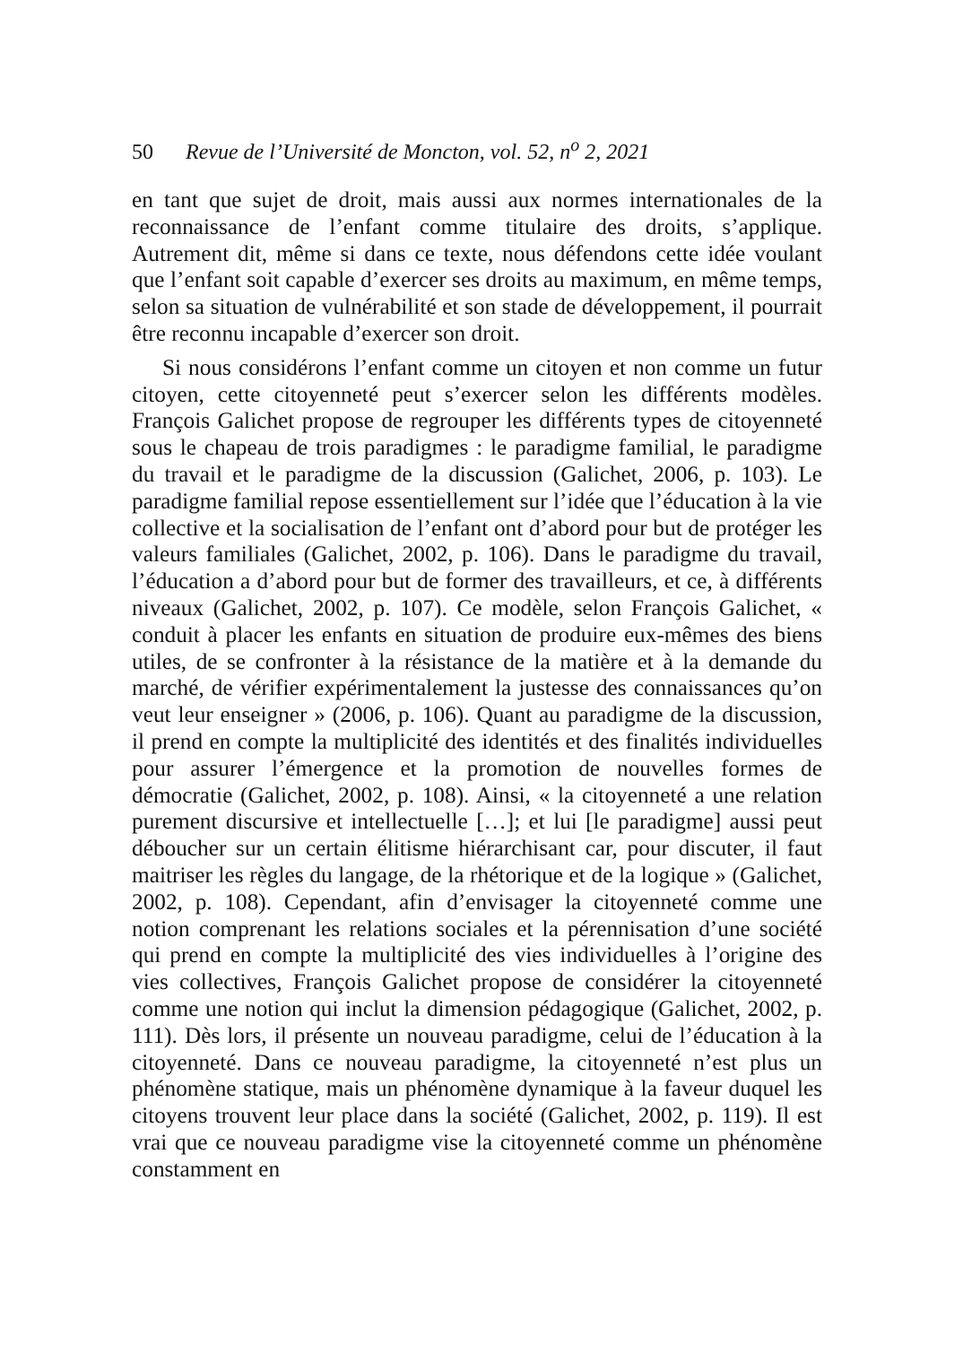50 Revue de l’Université de Moncton, vol. 52, n<sup>o</sup> 2, 2021
en tant que sujet de droit, mais aussi aux normes internationales de la reconnaissance de l’enfant comme titulaire des droits, s’applique. Autrement dit, même si dans ce texte, nous défendons cette idée voulant que l’enfant soit capable d’exercer ses droits au maximum, en même temps, selon sa situation de vulnérabilité et son stade de développement, il pourrait être reconnu incapable d’exercer son droit.
Si nous considérons l’enfant comme un citoyen et non comme un futur citoyen, cette citoyenneté peut s’exercer selon les différents modèles. François Galichet propose de regrouper les différents types de citoyenneté sous le chapeau de trois paradigmes : le paradigme familial, le paradigme du travail et le paradigme de la discussion (Galichet, 2006, p. 103). Le paradigme familial repose essentiellement sur l’idée que l’éducation à la vie collective et la socialisation de l’enfant ont d’abord pour but de protéger les valeurs familiales (Galichet, 2002, p. 106). Dans le paradigme du travail, l’éducation a d’abord pour but de former des travailleurs, et ce, à différents niveaux (Galichet, 2002, p. 107). Ce modèle, selon François Galichet, « conduit à placer les enfants en situation de produire eux-mêmes des biens utiles, de se confronter à la résistance de la matière et à la demande du marché, de vérifier expérimentalement la justesse des connaissances qu’on veut leur enseigner » (2006, p. 106). Quant au paradigme de la discussion, il prend en compte la multiplicité des identités et des finalités individuelles pour assurer l’émergence et la promotion de nouvelles formes de démocratie (Galichet, 2002, p. 108). Ainsi, « la citoyenneté a une relation purement discursive et intellectuelle […]; et lui [le paradigme] aussi peut déboucher sur un certain élitisme hiérarchisant car, pour discuter, il faut maitriser les règles du langage, de la rhétorique et de la logique » (Galichet, 2002, p. 108). Cependant, afin d’envisager la citoyenneté comme une notion comprenant les relations sociales et la pérennisation d’une société qui prend en compte la multiplicité des vies individuelles à l’origine des vies collectives, François Galichet propose de considérer la citoyenneté comme une notion qui inclut la dimension pédagogique (Galichet, 2002, p. 111). Dès lors, il présente un nouveau paradigme, celui de l’éducation à la citoyenneté. Dans ce nouveau paradigme, la citoyenneté n’est plus un phénomène statique, mais un phénomène dynamique à la faveur duquel les citoyens trouvent leur place dans la société (Galichet, 2002, p. 119). Il est vrai que ce nouveau paradigme vise la citoyenneté comme un phénomène constamment en